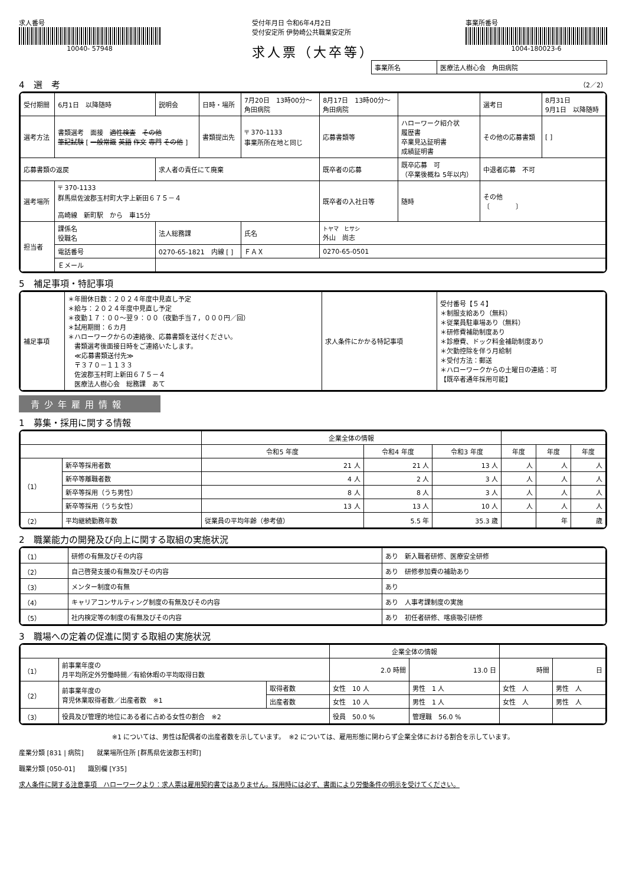求人番号
10040- 57948
受付年月日 令和6年4月2日
受付安定所 伊勢崎公共職業安定所
求人票（大卒等）
事業所番号
1004-180023-6
| 事業所名 | 医療法人樹心会 角田病院 |
4　選　考 （2／2）
| 受付期間 | 6月1日 以降随時 | 説明会 | 日時・場所 | 7月20日 13時00分～ 角田病院 | 8月17日 13時00分～ 角田病院 | | 選考日 | 8月31日 9月1日 以降随時 |
| 選考方法 | 書類選考 面接 適性検査 その他 筆記試験 [ 一般常識 英語 作文 専門 その他 ] | | 書類提出先 | 〒 370-1133 事業所所在地と同じ | 応募書類等 | ハローワーク紹介状 履歴書 卒業見込証明書 成績証明書 | その他の応募書類 | [ ] |
| 応募書類の返戻 | | 求人者の責任にて廃棄 | | | 既卒者の応募 | 既卒応募 可 （卒業後概ね 5年以内） | 中退者応募 不可 | |
| 選考場所 | 〒 370-1133 群馬県佐波郡玉村町大字上新田６７５－４ 高崎線 新町駅 から 車15分 | | | | 既卒者の入社日等 | 随時 | その他 〔 〕 | |
| 担当者 | 課係名 役職名 | 法人総務課 | | 氏名 | トヤマ ヒサシ 外山 尚志 | | | |
| | 電話番号 | 0270-65-1821 内線 [ ] | | ＦＡＸ | 0270-65-0501 | | | |
| | Ｅメール | | | | | | | |
5　補足事項・特記事項
| 補足事項 | ＊年間休日数：２０２４年度中見直し予定 ＊給与：２０２４年度中見直し予定 ＊夜勤１７：００～翌９：００（夜勤手当７，０００円／回） ＊試用期間：６カ月 ＊ハローワークからの連絡後、応募書類を送付ください。 書類選考後面接日時をご連絡いたします。 ≪応募書類送付先≫ 〒３７０－１１３３ 佐波郡玉村町上新田６７５－４ 医療法人樹心会 総務課 あて | 求人条件にかかる特記事項 | 受付番号【５４】 ＊制服支給あり（無料） ＊従業員駐車場あり（無料） ＊研修費補助制度あり ＊診療費、ドック料金補助制度あり ＊欠勤控除を伴う月給制 ＊受付方法：郵送 ＊ハローワークからの土曜日の連絡：可 【既卒者通年採用可能】 |
青少年雇用情報
1　募集・採用に関する情報
| | | | 企業全体の情報 | | | | | |
| --- | --- | --- | --- | --- | --- | --- | --- | --- |
| | | | 令和5 年度 | 令和4 年度 | 令和3 年度 | 年度 | 年度 | 年度 |
| （1） | 新卒等採用者数 | | 21 人 | 21 人 | 13 人 | 人 | 人 | 人 |
| | 新卒等離職者数 | | 4 人 | 2 人 | 3 人 | 人 | 人 | 人 |
| | 新卒等採用（うち男性） | | 8 人 | 8 人 | 3 人 | 人 | 人 | 人 |
| | 新卒等採用（うち女性） | | 13 人 | 13 人 | 10 人 | 人 | 人 | 人 |
| （2） | 平均継続勤務年数 | 従業員の平均年齢（参考値） | | 5.5 年 | 35.3 歳 | | 年 | 歳 |
2　職業能力の開発及び向上に関する取組の実施状況
| （1） | 研修の有無及びその内容 | あり 新入職者研修、医療安全研修 |
| （2） | 自己啓発支援の有無及びその内容 | あり 研修参加費の補助あり |
| （3） | メンター制度の有無 | あり |
| （4） | キャリアコンサルティング制度の有無及びその内容 | あり 人事考課制度の実施 |
| （5） | 社内検定等の制度の有無及びその内容 | あり 初任者研修、喀痰吸引研修 |
3　職場への定着の促進に関する取組の実施状況
| | | | 企業全体の情報 | | | |
| --- | --- | --- | --- | --- | --- | --- |
| （1） | 前事業年度の 月平均所定外労働時間／有給休暇の平均取得日数 | | 2.0 時間 | 13.0 日 | 時間 | 日 |
| （2） | 前事業年度の 育児休業取得者数／出産者数 ※1 | 取得者数 | 女性 10 人 | 男性 1 人 | 女性 人 | 男性 人 |
| | | 出産者数 | 女性 10 人 | 男性 1 人 | 女性 人 | 男性 人 |
| （3） | 役員及び管理的地位にある者に占める女性の割合 ※2 | | 役員 50.0 % | 管理職 56.0 % | | |
※1 については、男性は配偶者の出産者数を示しています。　※2 については、雇用形態に関わらず企業全体における割合を示しています。
産業分類 [831 | 病院]　　就業場所住所 [群馬県佐波郡玉村町]
職業分類 [050-01]　　識別欄 [Y35]
求人条件に関する注意事項　ハローワークより：求人票は雇用契約書ではありません。採用時には必ず、書面により労働条件の明示を受けてください。